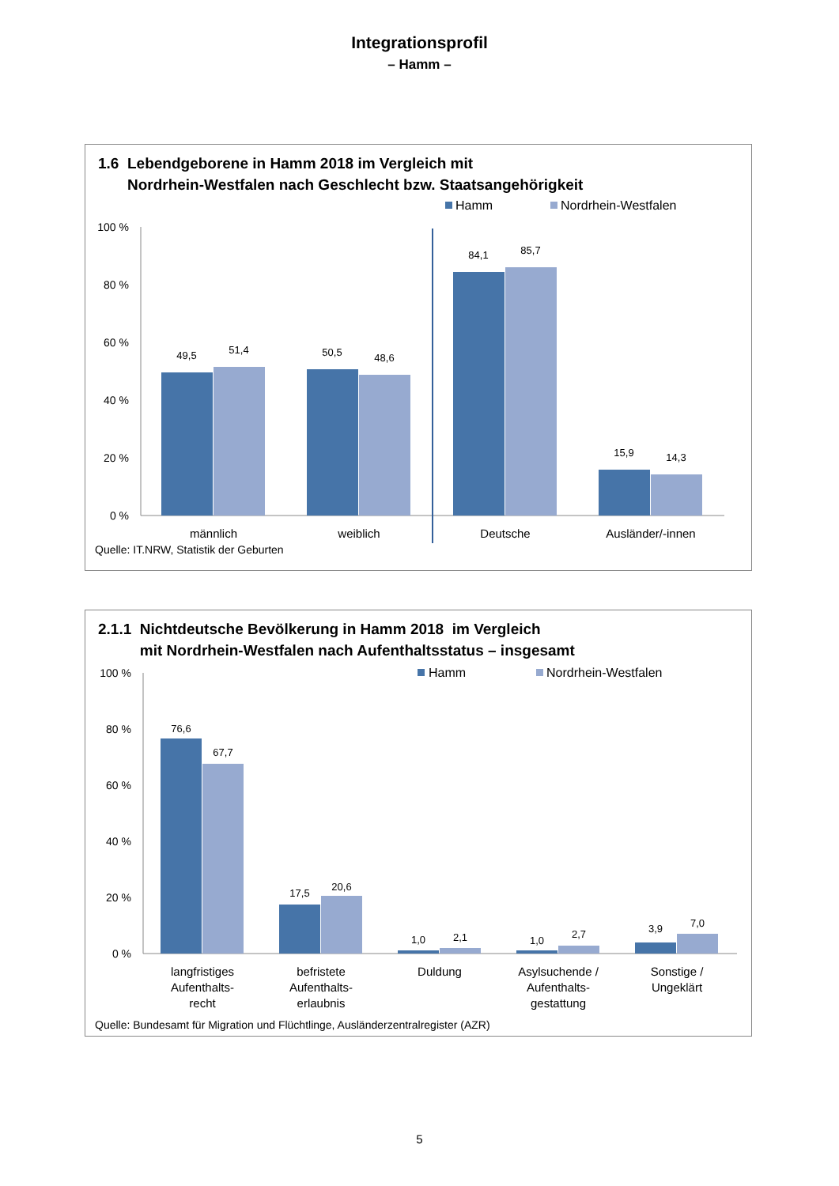Integrationsprofil
– Hamm –
1.6 Lebendgeborene in Hamm 2018 im Vergleich mit
Nordrhein-Westfalen nach Geschlecht bzw. Staatsangehörigkeit
Hamm
Nordrhein-Westfalen
100 %
80 %
60 %
40 %
20 %
0 %
49,5
51,4
50,5
48,6
84,1
85,7
15,9
14,3
männlich
weiblich
Deutsche
Ausländer/-innen
Quelle: IT.NRW, Statistik der Geburten
2.1.1 Nichtdeutsche Bevölkerung in Hamm 2018 im Vergleich
mit Nordrhein-Westfalen nach Aufenthaltsstatus – insgesamt
Hamm
Nordrhein-Westfalen
100 %
80 %
60 %
40 %
20 %
0 %
76,6
67,7
17,5
20,6
1,0
2,1
1,0
2,7
3,9
7,0
langfristiges
Aufenthalts-
recht
befristete
Aufenthalts-
erlaubnis
Duldung
Asylsuchende /
Aufenthalts-
gestattung
Sonstige /
Ungeklärt
Quelle: Bundesamt für Migration und Flüchtlinge, Ausländerzentralregister (AZR)
5